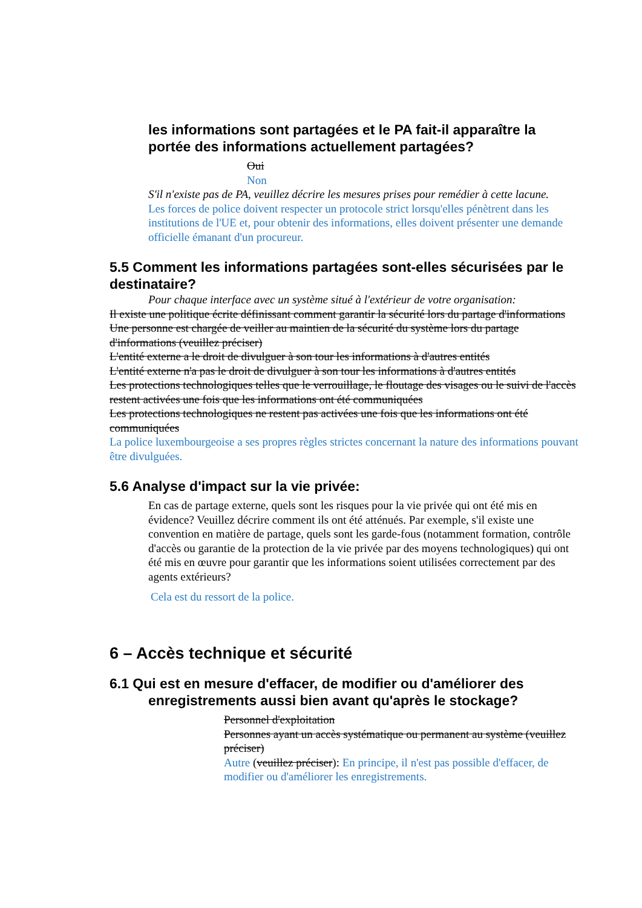les informations sont partagées et le PA fait-il apparaître la portée des informations actuellement partagées?
Oui
Non
S'il n'existe pas de PA, veuillez décrire les mesures prises pour remédier à cette lacune.
Les forces de police doivent respecter un protocole strict lorsqu'elles pénètrent dans les institutions de l'UE et, pour obtenir des informations, elles doivent présenter une demande officielle émanant d'un procureur.
5.5 Comment les informations partagées sont-elles sécurisées par le destinataire?
Pour chaque interface avec un système situé à l'extérieur de votre organisation:
Il existe une politique écrite définissant comment garantir la sécurité lors du partage d'informations
Une personne est chargée de veiller au maintien de la sécurité du système lors du partage d'informations (veuillez préciser)
L'entité externe a le droit de divulguer à son tour les informations à d'autres entités
L'entité externe n'a pas le droit de divulguer à son tour les informations à d'autres entités
Les protections technologiques telles que le verrouillage, le floutage des visages ou le suivi de l'accès restent activées une fois que les informations ont été communiquées
Les protections technologiques ne restent pas activées une fois que les informations ont été communiquées
La police luxembourgeoise a ses propres règles strictes concernant la nature des informations pouvant être divulguées.
5.6 Analyse d'impact sur la vie privée:
En cas de partage externe, quels sont les risques pour la vie privée qui ont été mis en évidence? Veuillez décrire comment ils ont été atténués. Par exemple, s'il existe une convention en matière de partage, quels sont les garde-fous (notamment formation, contrôle d'accès ou garantie de la protection de la vie privée par des moyens technologiques) qui ont été mis en œuvre pour garantir que les informations soient utilisées correctement par des agents extérieurs?
Cela est du ressort de la police.
6 – Accès technique et sécurité
6.1 Qui est en mesure d'effacer, de modifier ou d'améliorer des
enregistrements aussi bien avant qu'après le stockage?
Personnel d'exploitation
Personnes ayant un accès systématique ou permanent au système (veuillez préciser)
Autre (veuillez préciser): En principe, il n'est pas possible d'effacer, de modifier ou d'améliorer les enregistrements.